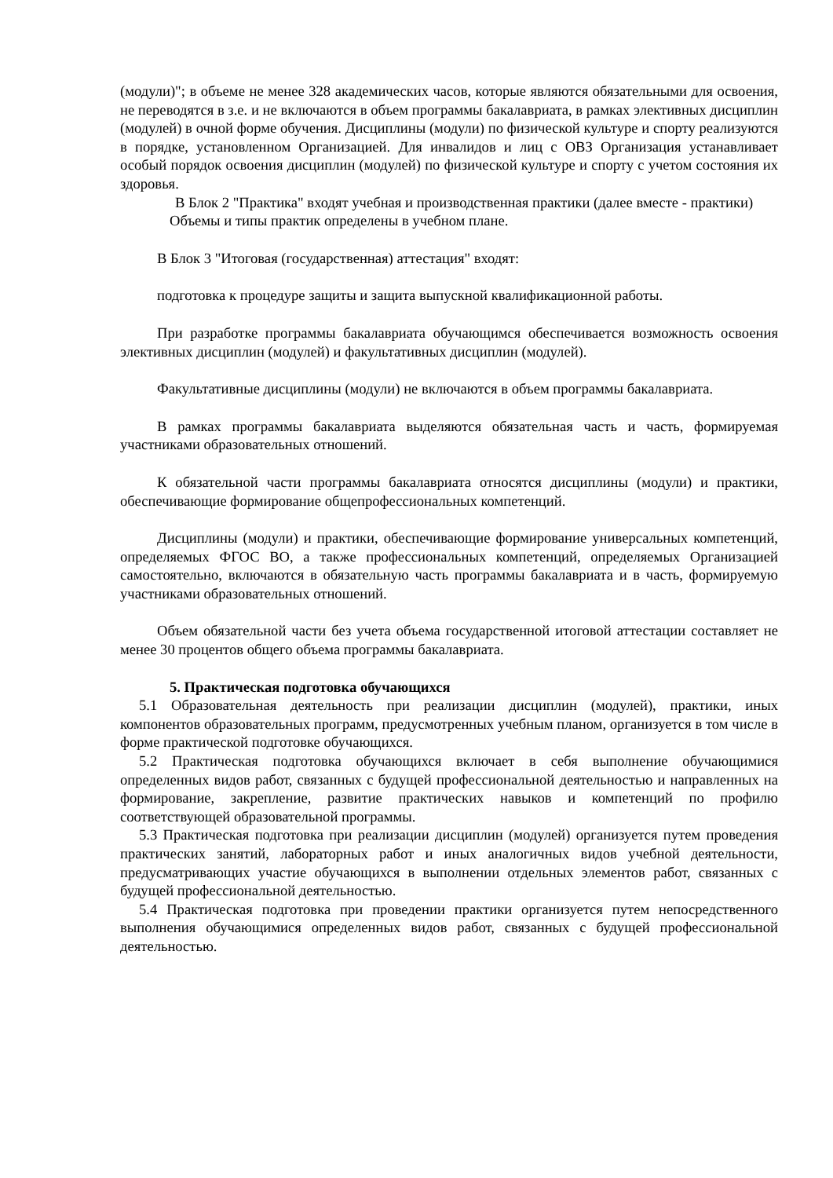(модули)"; в объеме не менее 328 академических часов, которые являются обязательными для освоения, не переводятся в з.е. и не включаются в объем программы бакалавриата, в рамках элективных дисциплин (модулей) в очной форме обучения. Дисциплины (модули) по физической культуре и спорту реализуются в порядке, установленном Организацией. Для инвалидов и лиц с ОВЗ Организация устанавливает особый порядок освоения дисциплин (модулей) по физической культуре и спорту с учетом состояния их здоровья.
В Блок 2 "Практика" входят учебная и производственная практики (далее вместе - практики)
Объемы и типы практик определены в учебном плане.
В Блок 3 "Итоговая (государственная) аттестация" входят:
подготовка к процедуре защиты и защита выпускной квалификационной работы.
При разработке программы бакалавриата обучающимся обеспечивается возможность освоения элективных дисциплин (модулей) и факультативных дисциплин (модулей).
Факультативные дисциплины (модули) не включаются в объем программы бакалавриата.
В рамках программы бакалавриата выделяются обязательная часть и часть, формируемая участниками образовательных отношений.
К обязательной части программы бакалавриата относятся дисциплины (модули) и практики, обеспечивающие формирование общепрофессиональных компетенций.
Дисциплины (модули) и практики, обеспечивающие формирование универсальных компетенций, определяемых ФГОС ВО, а также профессиональных компетенций, определяемых Организацией самостоятельно, включаются в обязательную часть программы бакалавриата и в часть, формируемую участниками образовательных отношений.
Объем обязательной части без учета объема государственной итоговой аттестации составляет не менее 30 процентов общего объема программы бакалавриата.
5. Практическая подготовка обучающихся
5.1 Образовательная деятельность при реализации дисциплин (модулей), практики, иных компонентов образовательных программ, предусмотренных учебным планом, организуется в том числе в форме практической подготовке обучающихся.
5.2 Практическая подготовка обучающихся включает в себя выполнение обучающимися определенных видов работ, связанных с будущей профессиональной деятельностью и направленных на формирование, закрепление, развитие практических навыков и компетенций по профилю соответствующей образовательной программы.
5.3 Практическая подготовка при реализации дисциплин (модулей) организуется путем проведения практических занятий, лабораторных работ и иных аналогичных видов учебной деятельности, предусматривающих участие обучающихся в выполнении отдельных элементов работ, связанных с будущей профессиональной деятельностью.
5.4 Практическая подготовка при проведении практики организуется путем непосредственного выполнения обучающимися определенных видов работ, связанных с будущей профессиональной деятельностью.